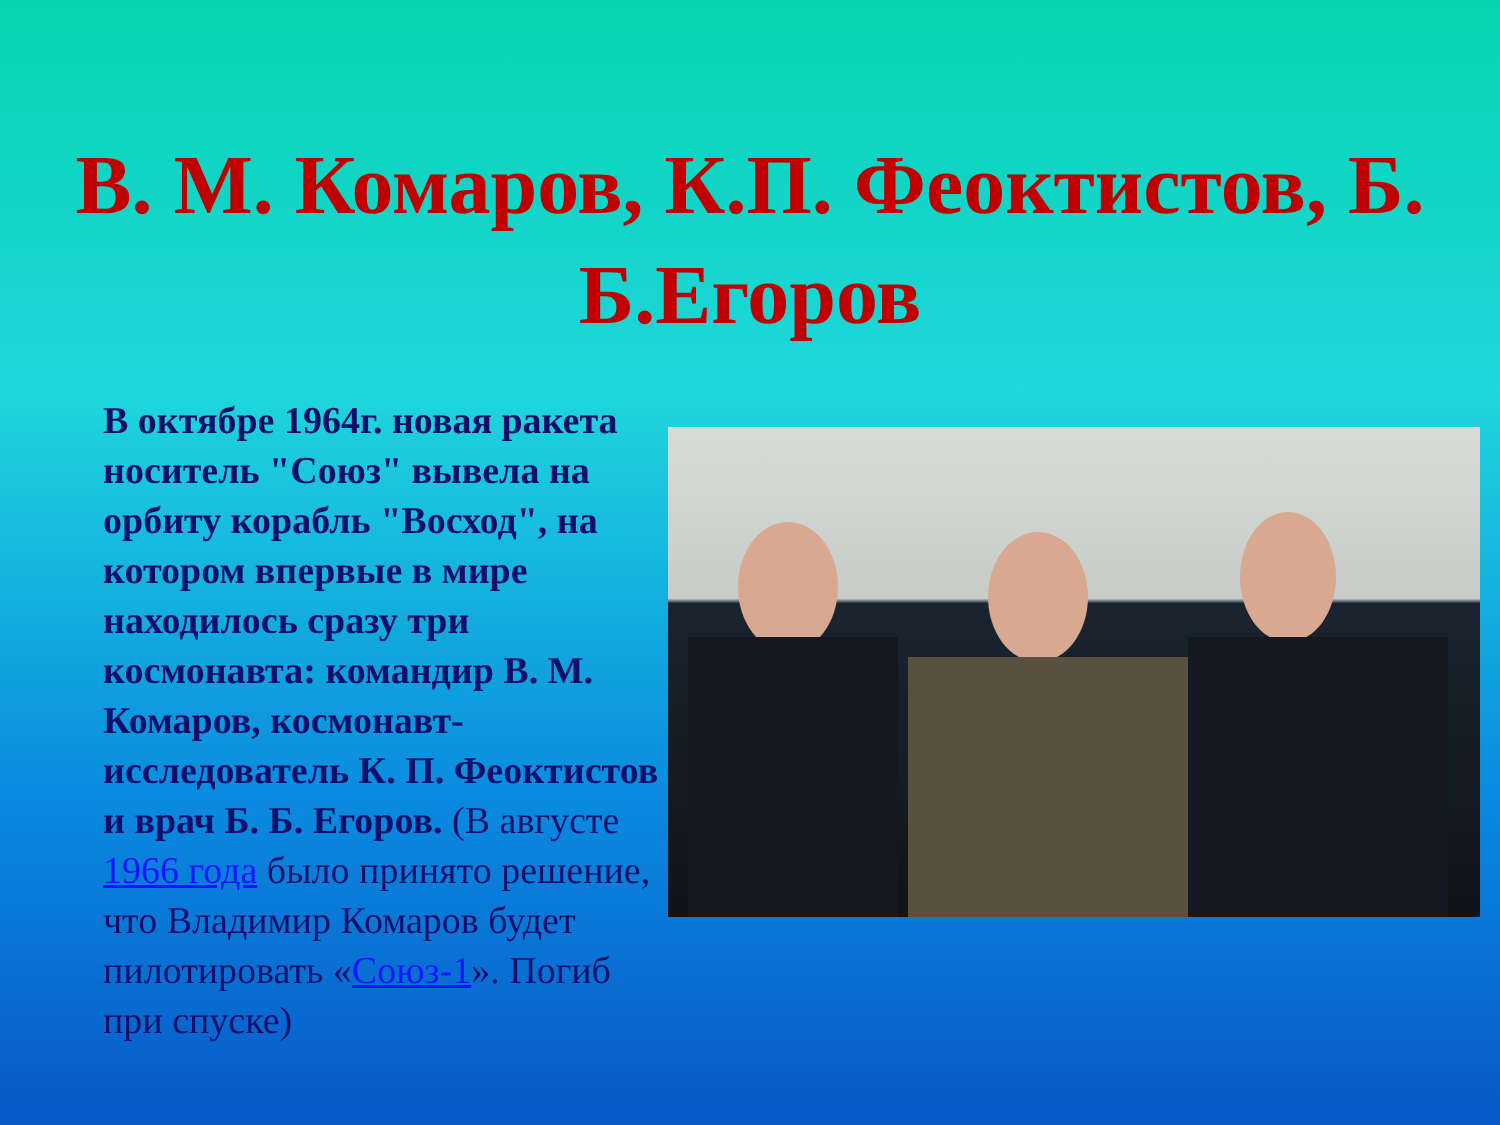В. М. Комаров, К.П. Феоктистов, Б. Б.Егоров
В октябре 1964г. новая ракета носитель "Союз" вывела на орбиту корабль "Восход", на котором впервые в мире находилось сразу три космонавта: командир В. М. Комаров, космонавт-исследователь К. П. Феоктистов и врач Б. Б. Егоров. (В августе 1966 года было принято решение, что Владимир Комаров будет пилотировать «Союз-1». Погиб при спуске)